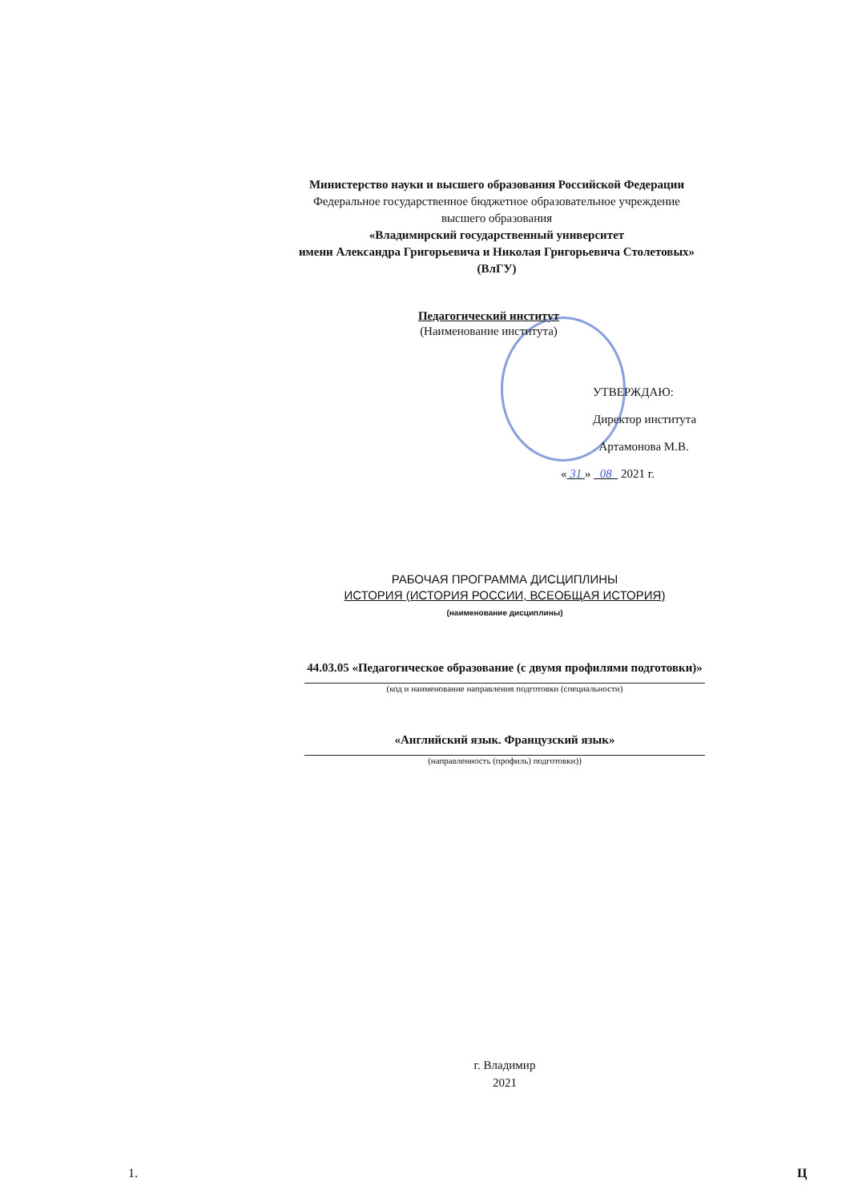Министерство науки и высшего образования Российской Федерации
Федеральное государственное бюджетное образовательное учреждение
высшего образования
«Владимирский государственный университет
имени Александра Григорьевича и Николая Григорьевича Столетовых»
(ВлГУ)
Педагогический институт
(Наименование института)
УТВЕРЖДАЮ:
Директор института
Артамонова М.В.
« 31 » 08 2021 г.
РАБОЧАЯ ПРОГРАММА ДИСЦИПЛИНЫ
ИСТОРИЯ (ИСТОРИЯ РОССИИ, ВСЕОБЩАЯ ИСТОРИЯ)
(наименование дисциплины)
44.03.05 «Педагогическое образование (с двумя профилями подготовки)»
(код и наименование направления подготовки (специальности)
«Английский язык. Французский язык»
(направленность (профиль) подготовки))
г. Владимир
2021
1. Ц